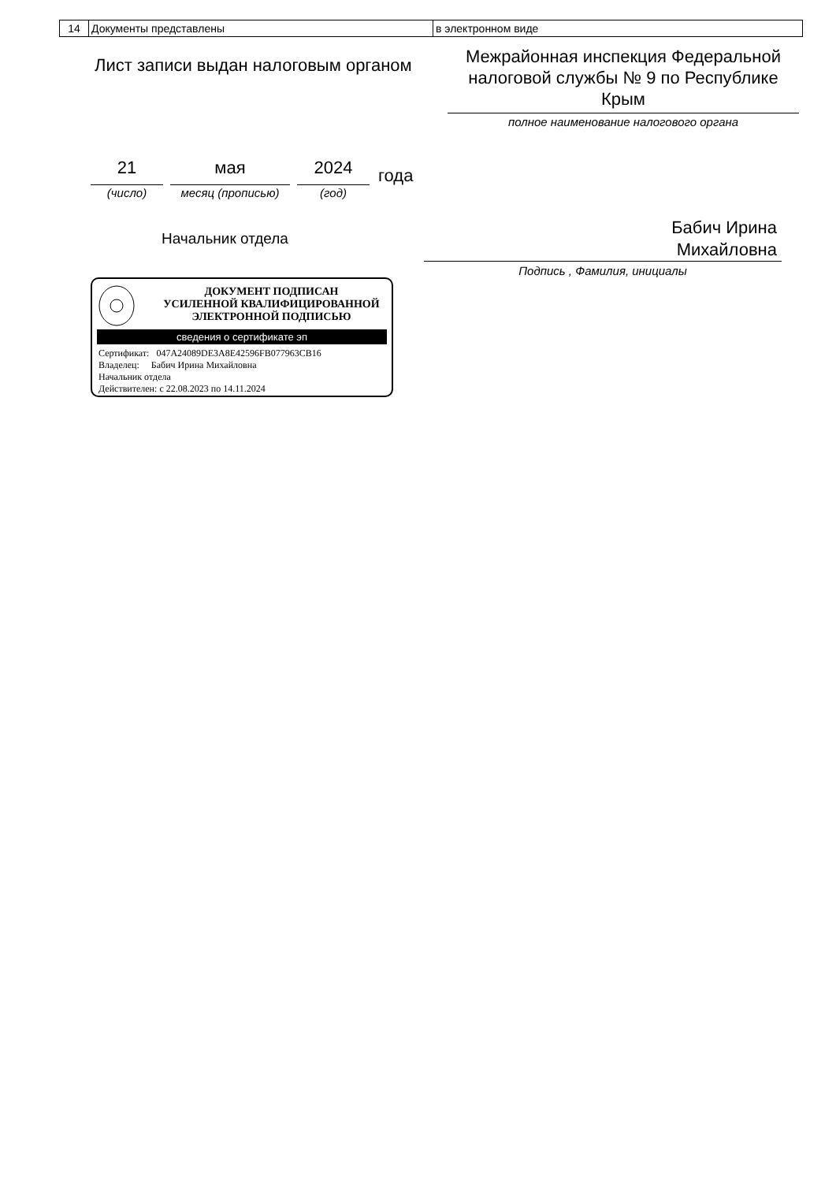| 14 | Документы представлены | в электронном виде |
Лист записи выдан налоговым органом
Межрайонная инспекция Федеральной налоговой службы № 9 по Республике Крым
полное наименование налогового органа
21 мая 2024 года
(число) месяц (прописью) (год)
Начальник отдела
Бабич Ирина
Михайловна
Подпись , Фамилия, инициалы
ДОКУМЕНТ ПОДПИСАН
УСИЛЕННОЙ КВАЛИФИЦИРОВАННОЙ
ЭЛЕКТРОННОЙ ПОДПИСЬЮ
сведения о сертификате эп
Сертификат: 047A24089DE3A8E42596FB077963CB16
Владелец: Бабич Ирина Михайловна
Начальник отдела
Действителен: с 22.08.2023 по 14.11.2024